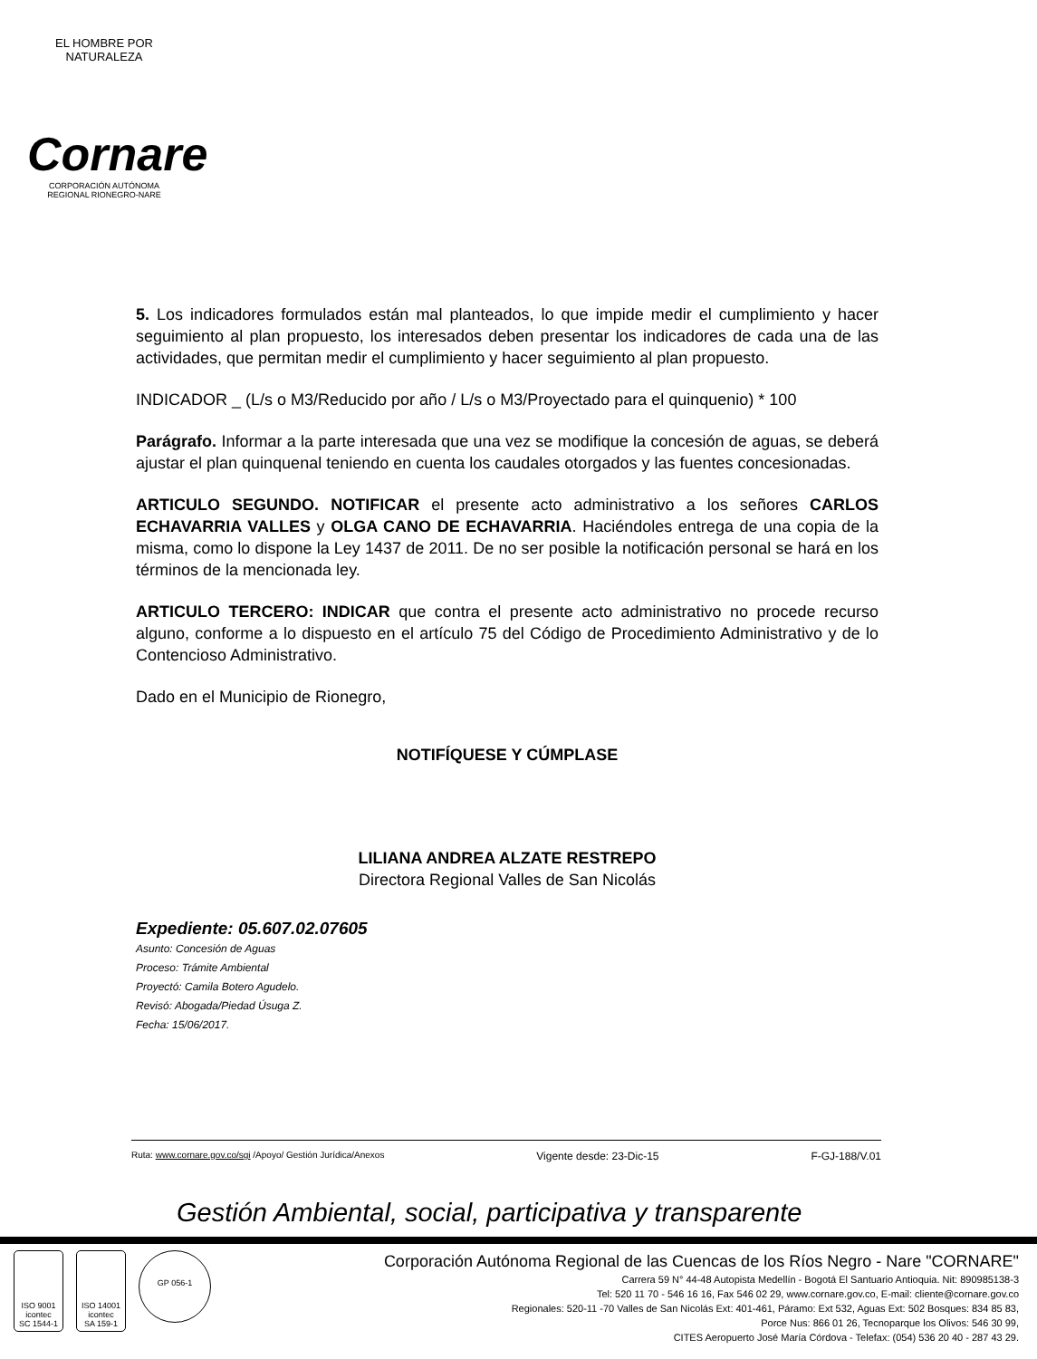EL HOMBRE POR NATURALEZA
Cornare
CORPORACIÓN AUTÓNOMA REGIONAL RIONEGRO-NARE
5. Los indicadores formulados están mal planteados, lo que impide medir el cumplimiento y hacer seguimiento al plan propuesto, los interesados deben presentar los indicadores de cada una de las actividades, que permitan medir el cumplimiento y hacer seguimiento al plan propuesto.
INDICADOR _ (L/s o M3/Reducido por año / L/s o M3/Proyectado para el quinquenio) * 100
Parágrafo. Informar a la parte interesada que una vez se modifique la concesión de aguas, se deberá ajustar el plan quinquenal teniendo en cuenta los caudales otorgados y las fuentes concesionadas.
ARTICULO SEGUNDO. NOTIFICAR el presente acto administrativo a los señores CARLOS ECHAVARRIA VALLES y OLGA CANO DE ECHAVARRIA. Haciéndoles entrega de una copia de la misma, como lo dispone la Ley 1437 de 2011. De no ser posible la notificación personal se hará en los términos de la mencionada ley.
ARTICULO TERCERO: INDICAR que contra el presente acto administrativo no procede recurso alguno, conforme a lo dispuesto en el artículo 75 del Código de Procedimiento Administrativo y de lo Contencioso Administrativo.
Dado en el Municipio de Rionegro,
NOTIFÍQUESE Y CÚMPLASE
LILIANA ANDREA ALZATE RESTREPO
Directora Regional Valles de San Nicolás
Expediente: 05.607.02.07605
Asunto: Concesión de Aguas
Proceso: Trámite Ambiental
Proyectó: Camila Botero Agudelo.
Revisó: Abogada/Piedad Úsuga Z.
Fecha: 15/06/2017.
Ruta: www.cornare.gov.co/sgi /Apoyo/ Gestión Jurídica/Anexos Vigente desde: 23-Dic-15 F-GJ-188/V.01
Gestión Ambiental, social, participativa y transparente
ISO 9001
icontec
SC 1544-1
ISO 14001
icontec
SA 159-1
GP 056-1
Corporación Autónoma Regional de las Cuencas de los Ríos Negro - Nare "CORNARE"
Carrera 59 N° 44-48 Autopista Medellín - Bogotá El Santuario Antioquia. Nit: 890985138-3
Tel: 520 11 70 - 546 16 16, Fax 546 02 29, www.cornare.gov.co, E-mail: cliente@cornare.gov.co
Regionales: 520-11 -70 Valles de San Nicolás Ext: 401-461, Páramo: Ext 532, Aguas Ext: 502 Bosques: 834 85 83,
Porce Nus: 866 01 26, Tecnoparque los Olivos: 546 30 99,
CITES Aeropuerto José María Córdova - Telefax: (054) 536 20 40 - 287 43 29.